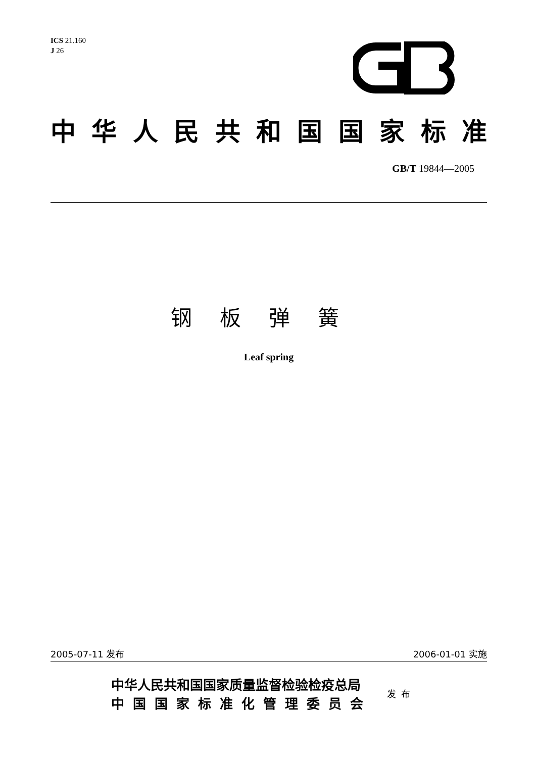ICS 21.160
J 26
中华人民共和国国家标准
GB/T 19844—2005
钢板弹簧
Leaf spring
2005-07-11 发布 2006-01-01 实施
中华人民共和国国家质量监督检验检疫总局
中国国家标准化管理委员会
发布